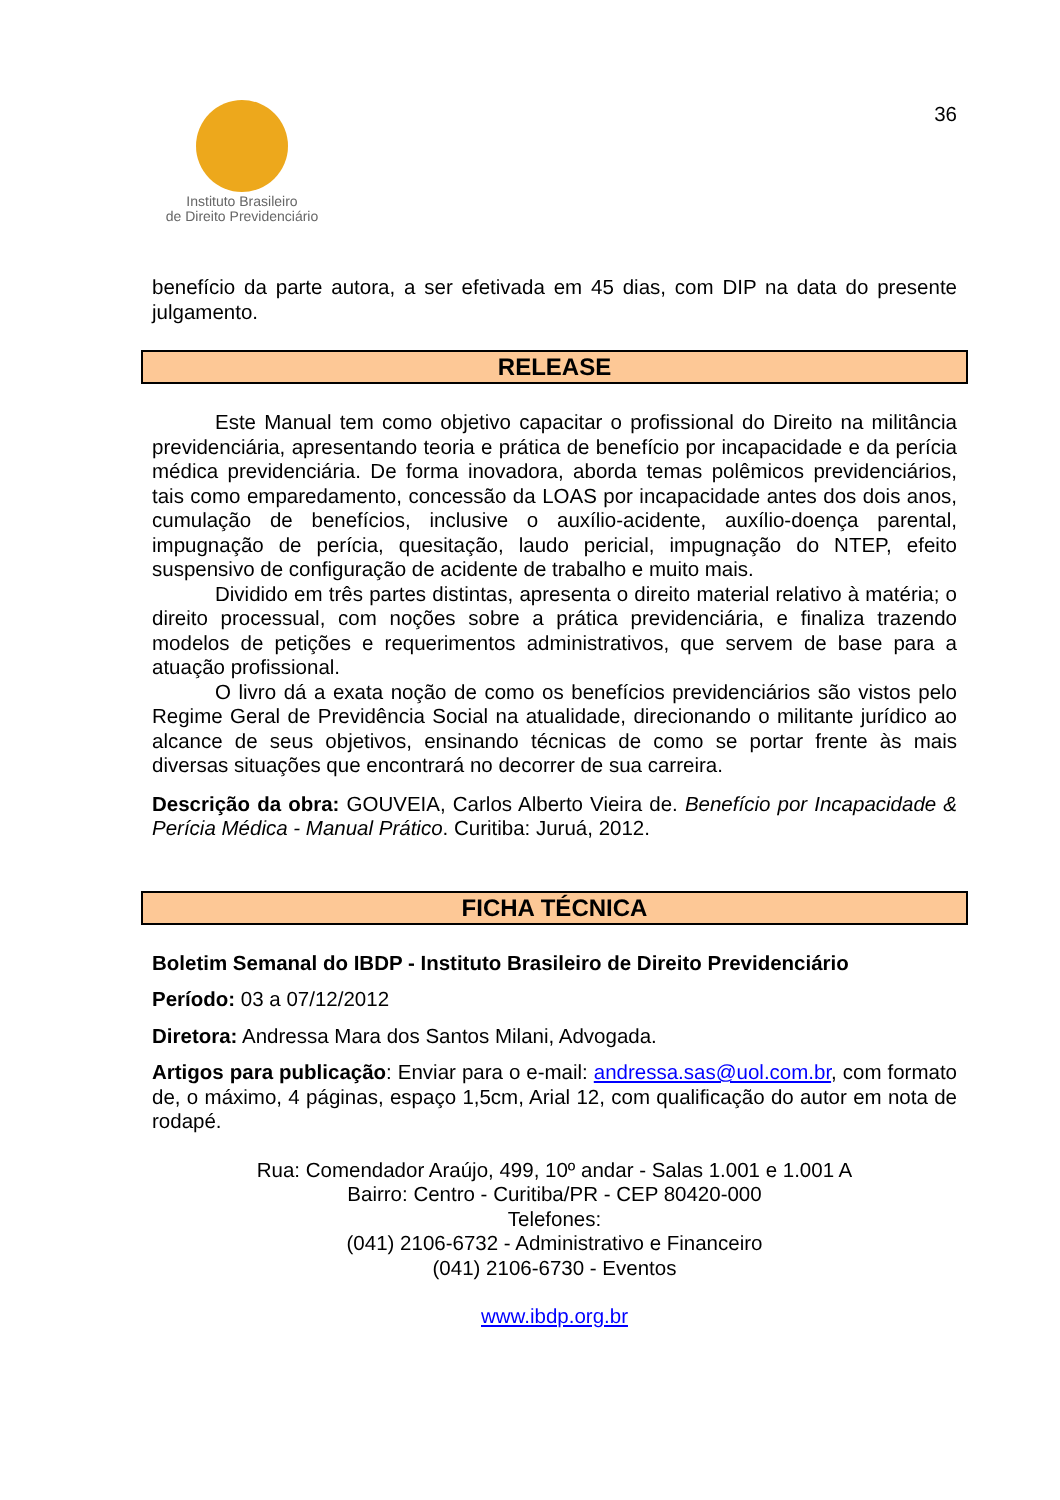Instituto Brasileiro
de Direito Previdenciário
36
benefício da parte autora, a ser efetivada em 45 dias, com DIP na data do presente julgamento.
RELEASE
Este Manual tem como objetivo capacitar o profissional do Direito na militância previdenciária, apresentando teoria e prática de benefício por incapacidade e da perícia médica previdenciária. De forma inovadora, aborda temas polêmicos previdenciários, tais como emparedamento, concessão da LOAS por incapacidade antes dos dois anos, cumulação de benefícios, inclusive o auxílio-acidente, auxílio-doença parental, impugnação de perícia, quesitação, laudo pericial, impugnação do NTEP, efeito suspensivo de configuração de acidente de trabalho e muito mais.
Dividido em três partes distintas, apresenta o direito material relativo à matéria; o direito processual, com noções sobre a prática previdenciária, e finaliza trazendo modelos de petições e requerimentos administrativos, que servem de base para a atuação profissional.
O livro dá a exata noção de como os benefícios previdenciários são vistos pelo Regime Geral de Previdência Social na atualidade, direcionando o militante jurídico ao alcance de seus objetivos, ensinando técnicas de como se portar frente às mais diversas situações que encontrará no decorrer de sua carreira.
Descrição da obra: GOUVEIA, Carlos Alberto Vieira de. Benefício por Incapacidade & Perícia Médica - Manual Prático. Curitiba: Juruá, 2012.
FICHA TÉCNICA
Boletim Semanal do IBDP - Instituto Brasileiro de Direito Previdenciário
Período: 03 a 07/12/2012
Diretora: Andressa Mara dos Santos Milani, Advogada.
Artigos para publicação: Enviar para o e-mail: andressa.sas@uol.com.br, com formato de, o máximo, 4 páginas, espaço 1,5cm, Arial 12, com qualificação do autor em nota de rodapé.
Rua: Comendador Araújo, 499, 10º andar - Salas 1.001 e 1.001 A
Bairro: Centro - Curitiba/PR - CEP 80420-000
Telefones:
(041) 2106-6732 - Administrativo e Financeiro
(041) 2106-6730 - Eventos
www.ibdp.org.br